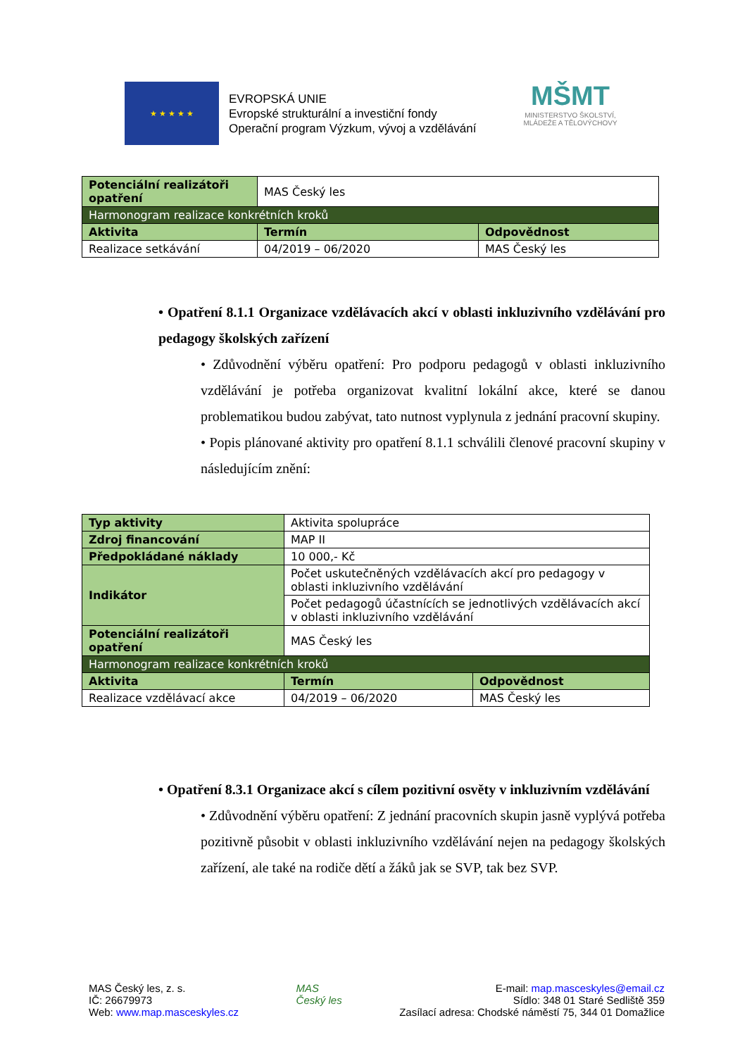★ ★ ★ ★ ★
EVROPSKÁ UNIE
Evropské strukturální a investiční fondy
Operační program Výzkum, vývoj a vzdělávání
MŠMT
MINISTERSTVO ŠKOLSTVÍ,
MLÁDEŽE A TĚLOVÝCHOVY
| Potenciální realizátoři opatření | MAS Český les | |
| Harmonogram realizace konkrétních kroků | | |
| Aktivita | Termín | Odpovědnost |
| Realizace setkávání | 04/2019 – 06/2020 | MAS Český les |
• Opatření 8.1.1 Organizace vzdělávacích akcí v oblasti inkluzivního vzdělávání pro pedagogy školských zařízení
• Zdůvodnění výběru opatření: Pro podporu pedagogů v oblasti inkluzivního vzdělávání je potřeba organizovat kvalitní lokální akce, které se danou problematikou budou zabývat, tato nutnost vyplynula z jednání pracovní skupiny.
• Popis plánované aktivity pro opatření 8.1.1 schválili členové pracovní skupiny v následujícím znění:
| Typ aktivity | Aktivita spolupráce | |
| Zdroj financování | MAP II | |
| Předpokládané náklady | 10 000,- Kč | |
| Indikátor | Počet uskutečněných vzdělávacích akcí pro pedagogy v oblasti inkluzivního vzdělávání | |
| | Počet pedagogů účastnících se jednotlivých vzdělávacích akcí v oblasti inkluzivního vzdělávání | |
| Potenciální realizátoři opatření | MAS Český les | |
| Harmonogram realizace konkrétních kroků | | |
| Aktivita | Termín | Odpovědnost |
| Realizace vzdělávací akce | 04/2019 – 06/2020 | MAS Český les |
• Opatření 8.3.1 Organizace akcí s cílem pozitivní osvěty v inkluzivním vzdělávání
• Zdůvodnění výběru opatření: Z jednání pracovních skupin jasně vyplývá potřeba pozitivně působit v oblasti inkluzivního vzdělávání nejen na pedagogy školských zařízení, ale také na rodiče dětí a žáků jak se SVP, tak bez SVP.
MAS Český les, z. s.
IČ: 26679973
Web: www.map.masceskyles.cz
MAS
Český les
E-mail: map.masceskyles@email.cz
Sídlo: 348 01 Staré Sedliště 359
Zasílací adresa: Chodské náměstí 75, 344 01 Domažlice